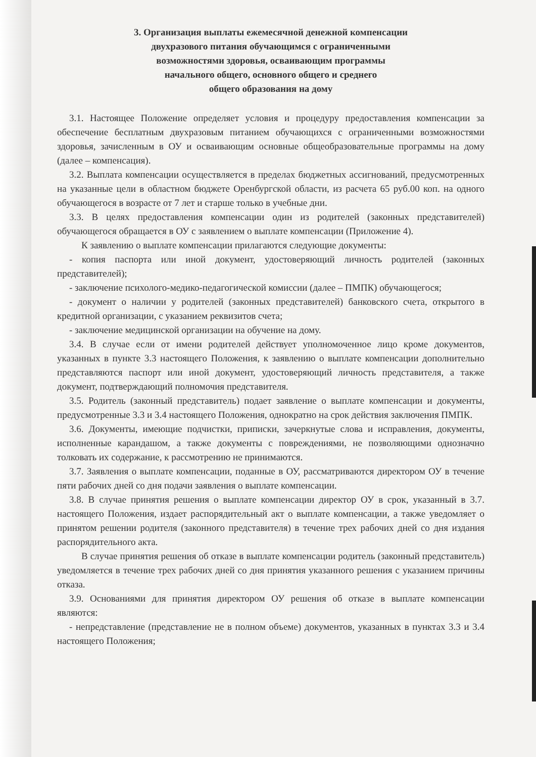3. Организация выплаты ежемесячной денежной компенсации
двухразового питания обучающимся с ограниченными
возможностями здоровья, осваивающим программы
начального общего, основного общего и среднего
общего образования на дому
3.1. Настоящее Положение определяет условия и процедуру предоставления компенсации за обеспечение бесплатным двухразовым питанием обучающихся с ограниченными возможностями здоровья, зачисленным в ОУ и осваивающим основные общеобразовательные программы на дому (далее – компенсация).
3.2. Выплата компенсации осуществляется в пределах бюджетных ассигнований, предусмотренных на указанные цели в областном бюджете Оренбургской области, из расчета 65 руб.00 коп. на одного обучающегося в возрасте от 7 лет и старше только в учебные дни.
3.3. В целях предоставления компенсации один из родителей (законных представителей) обучающегося обращается в ОУ с заявлением о выплате компенсации (Приложение 4).
К заявлению о выплате компенсации прилагаются следующие документы:
- копия паспорта или иной документ, удостоверяющий личность родителей (законных представителей);
- заключение психолого-медико-педагогической комиссии (далее – ПМПК) обучающегося;
- документ о наличии у родителей (законных представителей) банковского счета, открытого в кредитной организации, с указанием реквизитов счета;
- заключение медицинской организации на обучение на дому.
3.4. В случае если от имени родителей действует уполномоченное лицо кроме документов, указанных в пункте 3.3 настоящего Положения, к заявлению о выплате компенсации дополнительно представляются паспорт или иной документ, удостоверяющий личность представителя, а также документ, подтверждающий полномочия представителя.
3.5. Родитель (законный представитель) подает заявление о выплате компенсации и документы, предусмотренные 3.3 и 3.4 настоящего Положения, однократно на срок действия заключения ПМПК.
3.6. Документы, имеющие подчистки, приписки, зачеркнутые слова и исправления, документы, исполненные карандашом, а также документы с повреждениями, не позволяющими однозначно толковать их содержание, к рассмотрению не принимаются.
3.7. Заявления о выплате компенсации, поданные в ОУ, рассматриваются директором ОУ в течение пяти рабочих дней со дня подачи заявления о выплате компенсации.
3.8. В случае принятия решения о выплате компенсации директор ОУ в срок, указанный в 3.7. настоящего Положения, издает распорядительный акт о выплате компенсации, а также уведомляет о принятом решении родителя (законного представителя) в течение трех рабочих дней со дня издания распорядительного акта.
В случае принятия решения об отказе в выплате компенсации родитель (законный представитель) уведомляется в течение трех рабочих дней со дня принятия указанного решения с указанием причины отказа.
3.9. Основаниями для принятия директором ОУ решения об отказе в выплате компенсации являются:
- непредставление (представление не в полном объеме) документов, указанных в пунктах 3.3 и 3.4 настоящего Положения;